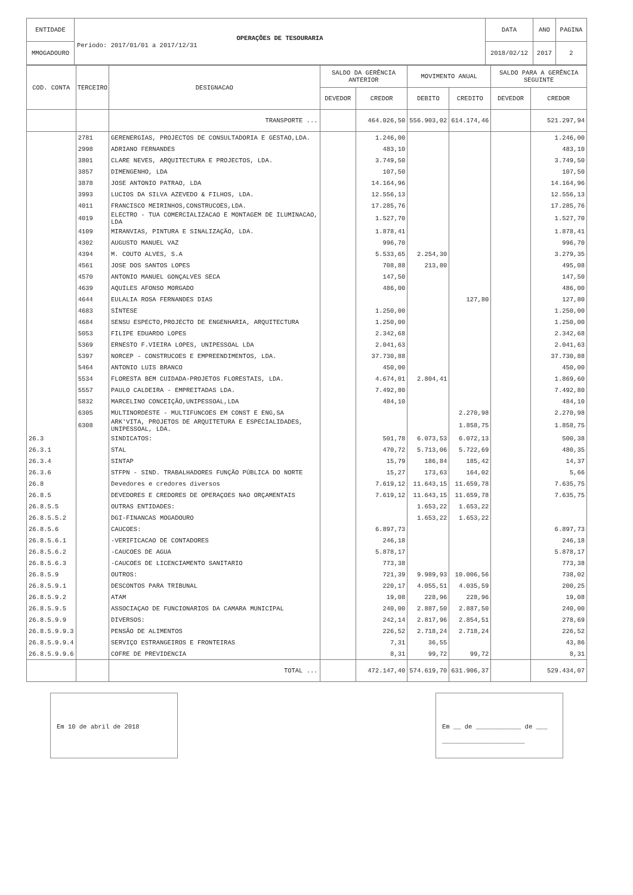| ENTIDADE | OPERAÇÕES DE TESOURARIA Período: 2017/01/01 a 2017/12/31 | DATA | ANO | PAGINA |
| MMOGADOURO | | 2018/02/12 | 2017 | 2 |
| COD. CONTA | TERCEIRO | DESIGNACAO | SALDO DA GERÊNCIA ANTERIOR | | MOVIMENTO ANUAL | | SALDO PARA A GERÊNCIA SEGUINTE | |
| --- | --- | --- | --- | --- | --- | --- | --- | --- |
| | | | DEVEDOR | CREDOR | DEBITO | CREDITO | DEVEDOR | CREDOR |
| | | TRANSPORTE ... | | 464.026,50 | 556.903,02 | 614.174,46 | | 521.297,94 |
| | 2781 | GERENERGIAS, PROJECTOS DE CONSULTADORIA E GESTAO,LDA. | | 1.246,00 | | | | 1.246,00 |
| | 2998 | ADRIANO FERNANDES | | 483,10 | | | | 483,10 |
| | 3801 | CLARE NEVES, ARQUITECTURA E PROJECTOS, LDA. | | 3.749,50 | | | | 3.749,50 |
| | 3857 | DIMENGENHO, LDA | | 107,50 | | | | 107,50 |
| | 3878 | JOSE ANTONIO PATRAO, LDA | | 14.164,96 | | | | 14.164,96 |
| | 3993 | LUCIOS DA SILVA AZEVEDO & FILHOS, LDA. | | 12.556,13 | | | | 12.556,13 |
| | 4011 | FRANCISCO MEIRINHOS,CONSTRUCOES,LDA. | | 17.285,76 | | | | 17.285,76 |
| | 4019 | ELECTRO - TUA COMERCIALIZACAO E MONTAGEM DE ILUMINACAO, LDA | | 1.527,70 | | | | 1.527,70 |
| | 4109 | MIRANVIAS, PINTURA E SINALIZAÇÃO, LDA. | | 1.878,41 | | | | 1.878,41 |
| | 4302 | AUGUSTO MANUEL VAZ | | 996,70 | | | | 996,70 |
| | 4394 | M. COUTO ALVES, S.A | | 5.533,65 | 2.254,30 | | | 3.279,35 |
| | 4561 | JOSE DOS SANTOS LOPES | | 708,88 | 213,80 | | | 495,08 |
| | 4570 | ANTONIO MANUEL GONÇALVES SECA | | 147,50 | | | | 147,50 |
| | 4639 | AQUILES AFONSO MORGADO | | 486,00 | | | | 486,00 |
| | 4644 | EULALIA ROSA FERNANDES DIAS | | | | 127,80 | | 127,80 |
| | 4683 | SÍNTESE | | 1.250,00 | | | | 1.250,00 |
| | 4684 | SENSU ESPECTO,PROJECTO DE ENGENHARIA, ARQUITECTURA | | 1.250,00 | | | | 1.250,00 |
| | 5053 | FILIPE EDUARDO LOPES | | 2.342,68 | | | | 2.342,68 |
| | 5369 | ERNESTO F.VIEIRA LOPES, UNIPESSOAL LDA | | 2.041,63 | | | | 2.041,63 |
| | 5397 | NORCEP - CONSTRUCOES E EMPREENDIMENTOS, LDA. | | 37.730,88 | | | | 37.730,88 |
| | 5464 | ANTONIO LUIS BRANCO | | 450,00 | | | | 450,00 |
| | 5534 | FLORESTA BEM CUIDADA-PROJETOS FLORESTAIS, LDA. | | 4.674,01 | 2.804,41 | | | 1.869,60 |
| | 5557 | PAULO CALDEIRA - EMPREITADAS LDA. | | 7.492,80 | | | | 7.492,80 |
| | 5832 | MARCELINO CONCEIÇÃO,UNIPESSOAL,LDA | | 484,10 | | | | 484,10 |
| | 6305 | MULTINORDESTE - MULTIFUNCOES EM CONST E ENG,SA | | | | 2.270,98 | | 2.270,98 |
| | 6308 | ARK'VITA, PROJETOS DE ARQUITETURA E ESPECIALIDADES, UNIPESSOAL, LDA. | | | | 1.858,75 | | 1.858,75 |
| 26.3 | | SINDICATOS: | | 501,78 | 6.073,53 | 6.072,13 | | 500,38 |
| 26.3.1 | | STAL | | 470,72 | 5.713,06 | 5.722,69 | | 480,35 |
| 26.3.4 | | SINTAP | | 15,79 | 186,84 | 185,42 | | 14,37 |
| 26.3.6 | | STFPN - SIND. TRABALHADORES FUNÇÃO PÚBLICA DO NORTE | | 15,27 | 173,63 | 164,02 | | 5,66 |
| 26.8 | | Devedores e credores diversos | | 7.619,12 | 11.643,15 | 11.659,78 | | 7.635,75 |
| 26.8.5 | | DEVEDORES E CREDORES DE OPERAÇOES NAO ORÇAMENTAIS | | 7.619,12 | 11.643,15 | 11.659,78 | | 7.635,75 |
| 26.8.5.5 | | OUTRAS ENTIDADES: | | | 1.653,22 | 1.653,22 | | |
| 26.8.5.5.2 | | DGI-FINANCAS MOGADOURO | | | 1.653,22 | 1.653,22 | | |
| 26.8.5.6 | | CAUCOES: | | 6.897,73 | | | | 6.897,73 |
| 26.8.5.6.1 | | -VERIFICACAO DE CONTADORES | | 246,18 | | | | 246,18 |
| 26.8.5.6.2 | | -CAUCOES DE AGUA | | 5.878,17 | | | | 5.878,17 |
| 26.8.5.6.3 | | -CAUCOES DE LICENCIAMENTO SANITARIO | | 773,38 | | | | 773,38 |
| 26.8.5.9 | | OUTROS: | | 721,39 | 9.989,93 | 10.006,56 | | 738,02 |
| 26.8.5.9.1 | | DESCONTOS PARA TRIBUNAL | | 220,17 | 4.055,51 | 4.035,59 | | 200,25 |
| 26.8.5.9.2 | | ATAM | | 19,08 | 228,96 | 228,96 | | 19,08 |
| 26.8.5.9.5 | | ASSOCIAÇAO DE FUNCIONARIOS DA CAMARA MUNICIPAL | | 240,00 | 2.887,50 | 2.887,50 | | 240,00 |
| 26.8.5.9.9 | | DIVERSOS: | | 242,14 | 2.817,96 | 2.854,51 | | 278,69 |
| 26.8.5.9.9.3 | | PENSÃO DE ALIMENTOS | | 226,52 | 2.718,24 | 2.718,24 | | 226,52 |
| 26.8.5.9.9.4 | | SERVIÇO ESTRANGEIROS E FRONTEIRAS | | 7,31 | 36,55 | | | 43,86 |
| 26.8.5.9.9.6 | | COFRE DE PREVIDENCIA | | 8,31 | 99,72 | 99,72 | | 8,31 |
| | | TOTAL ... | | 472.147,40 | 574.619,70 | 631.906,37 | | 529.434,07 |
Em 10 de abril de 2018 Em __ de ____________ de ___
______________________